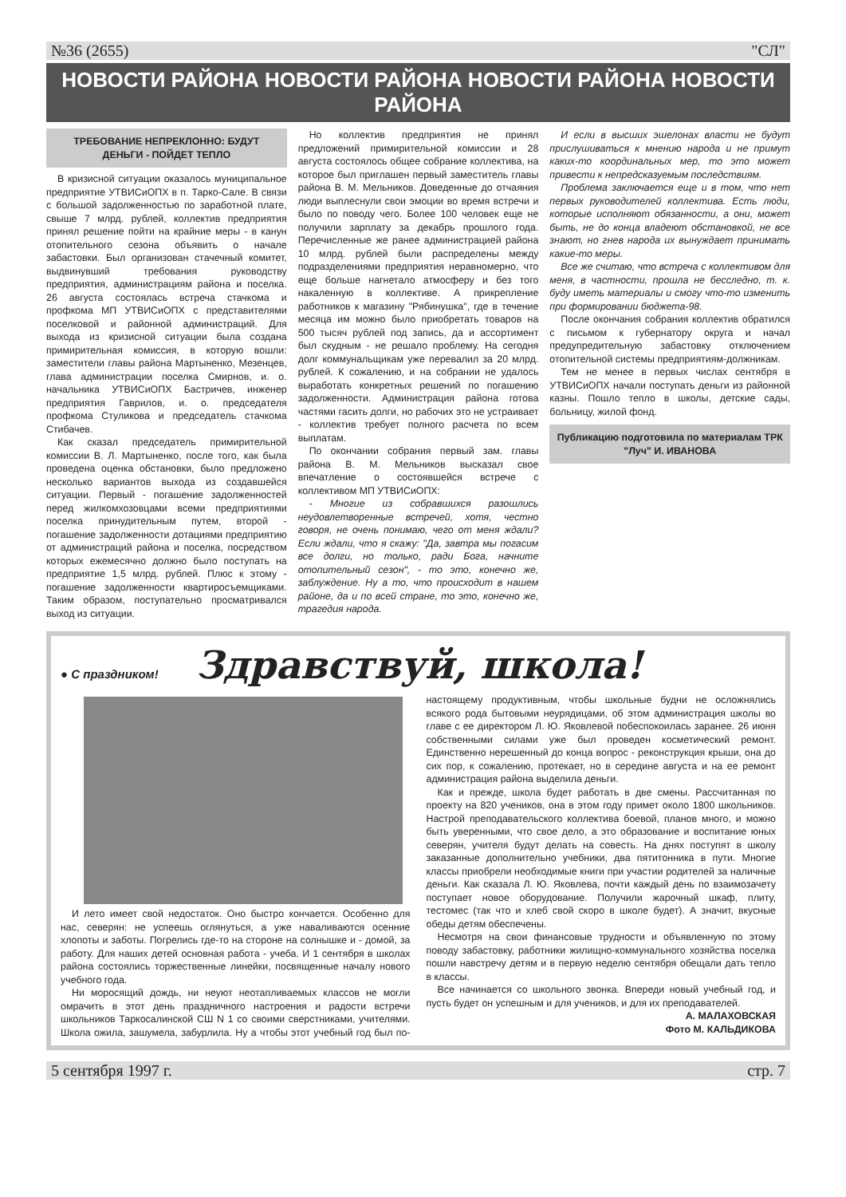№36 (2655) "СЛ"
НОВОСТИ РАЙОНА НОВОСТИ РАЙОНА НОВОСТИ РАЙОНА НОВОСТИ РАЙОНА
ТРЕБОВАНИЕ НЕПРЕКЛОННО: БУДУТ ДЕНЬГИ - ПОЙДЕТ ТЕПЛО
В кризисной ситуации оказалось муниципальное предприятие УТВИСиОПХ в п. Тарко-Сале. В связи с большой задолженностью по заработной плате, свыше 7 млрд. рублей, коллектив предприятия принял решение пойти на крайние меры - в канун отопительного сезона объявить о начале забастовки. Был организован стачечный комитет, выдвинувший требования руководству предприятия, администрациям района и поселка. 26 августа состоялась встреча стачкома и профкома МП УТВИСиОПХ с представителями поселковой и районной администраций. Для выхода из кризисной ситуации была создана примирительная комиссия, в которую вошли: заместители главы района Мартыненко, Мезенцев, глава администрации поселка Смирнов, и. о. начальника УТВИСиОПХ Бастричев, инженер предприятия Гаврилов, и. о. председателя профкома Стуликова и председатель стачкома Стибачев.
Как сказал председатель примирительной комиссии В. Л. Мартыненко, после того, как была проведена оценка обстановки, было предложено несколько вариантов выхода из создавшейся ситуации. Первый - погашение задолженностей перед жилкомхозовцами всеми предприятиями поселка принудительным путем, второй - погашение задолженности дотациями предприятию от администраций района и поселка, посредством которых ежемесячно должно было поступать на предприятие 1,5 млрд. рублей. Плюс к этому - погашение задолженности квартиросъемщиками. Таким образом, поступательно просматривался выход из ситуации.
Но коллектив предприятия не принял предложений примирительной комиссии и 28 августа состоялось общее собрание коллектива, на которое был приглашен первый заместитель главы района В. М. Мельников. Доведенные до отчаяния люди выплеснули свои эмоции во время встречи и было по поводу чего. Более 100 человек еще не получили зарплату за декабрь прошлого года. Перечисленные же ранее администрацией района 10 млрд. рублей были распределены между подразделениями предприятия неравномерно, что еще больше нагнетало атмосферу и без того накаленную в коллективе. А прикрепление работников к магазину "Рябинушка", где в течение месяца им можно было приобретать товаров на 500 тысяч рублей под запись, да и ассортимент был скудным - не решало проблему. На сегодня долг коммунальщикам уже перевалил за 20 млрд. рублей. К сожалению, и на собрании не удалось выработать конкретных решений по погашению задолженности. Администрация района готова частями гасить долги, но рабочих это не устраивает - коллектив требует полного расчета по всем выплатам.
По окончании собрания первый зам. главы района В. М. Мельников высказал свое впечатление о состоявшейся встрече с коллективом МП УТВИСиОПХ:
- Многие из собравшихся разошлись неудовлетворенные встречей, хотя, честно говоря, не очень понимаю, чего от меня ждали? Если ждали, что я скажу: "Да, завтра мы погасим все долги, но только, ради Бога, начните отопительный сезон", - то это, конечно же, заблуждение. Ну а то, что происходит в нашем районе, да и по всей стране, то это, конечно же, трагедия народа.
И если в высших эшелонах власти не будут прислушиваться к мнению народа и не примут каких-то координальных мер, то это может привести к непредсказуемым последствиям.
Проблема заключается еще и в том, что нет первых руководителей коллектива. Есть люди, которые исполняют обязанности, а они, может быть, не до конца владеют обстановкой, не все знают, но гнев народа их вынуждает принимать какие-то меры.
Все же считаю, что встреча с коллективом для меня, в частности, прошла не бесследно, т. к. буду иметь материалы и смогу что-то изменить при формировании бюджета-98.
После окончания собрания коллектив обратился с письмом к губернатору округа и начал предупредительную забастовку отключением отопительной системы предприятиям-должникам.
Тем не менее в первых числах сентября в УТВИСиОПХ начали поступать деньги из районной казны. Пошло тепло в школы, детские сады, больницу, жилой фонд.
Публикацию подготовила по материалам ТРК "Луч" И. ИВАНОВА
● С праздником! Здравствуй, школа!
И лето имеет свой недостаток. Оно быстро кончается. Особенно для нас, северян: не успеешь оглянуться, а уже наваливаются осенние хлопоты и заботы. Погрелись где-то на стороне на солнышке и - домой, за работу. Для наших детей основная работа - учеба. И 1 сентября в школах района состоялись торжественные линейки, посвященные началу нового учебного года.
Ни моросящий дождь, ни неуют неотапливаемых классов не могли омрачить в этот день праздничного настроения и радости встречи школьников Таркосалинской СШ N 1 со своими сверстниками, учителями. Школа ожила, зашумела, забурлила. Ну а чтобы этот учебный год был по-настоящему продуктивным, чтобы школьные будни не осложнялись всякого рода бытовыми неурядицами, об этом администрация школы во главе с ее директором Л. Ю. Яковлевой побеспокоилась заранее. 26 июня собственными силами уже был проведен косметический ремонт. Единственно нерешенный до конца вопрос - реконструкция крыши, она до сих пор, к сожалению, протекает, но в середине августа и на ее ремонт администрация района выделила деньги.
Как и прежде, школа будет работать в две смены. Рассчитанная по проекту на 820 учеников, она в этом году примет около 1800 школьников. Настрой преподавательского коллектива боевой, планов много, и можно быть уверенными, что свое дело, а это образование и воспитание юных северян, учителя будут делать на совесть. На днях поступят в школу заказанные дополнительно учебники, два пятитонника в пути. Многие классы приобрели необходимые книги при участии родителей за наличные деньги. Как сказала Л. Ю. Яковлева, почти каждый день по взаимозачету поступает новое оборудование. Получили жарочный шкаф, плиту, тестомес (так что и хлеб свой скоро в школе будет). А значит, вкусные обеды детям обеспечены.
Несмотря на свои финансовые трудности и объявленную по этому поводу забастовку, работники жилищно-коммунального хозяйства поселка пошли навстречу детям и в первую неделю сентября обещали дать тепло в классы.
Все начинается со школьного звонка. Впереди новый учебный год, и пусть будет он успешным и для учеников, и для их преподавателей.
А. МАЛАХОВСКАЯ
Фото М. КАЛЬДИКОВА
5 сентября 1997 г. стр. 7